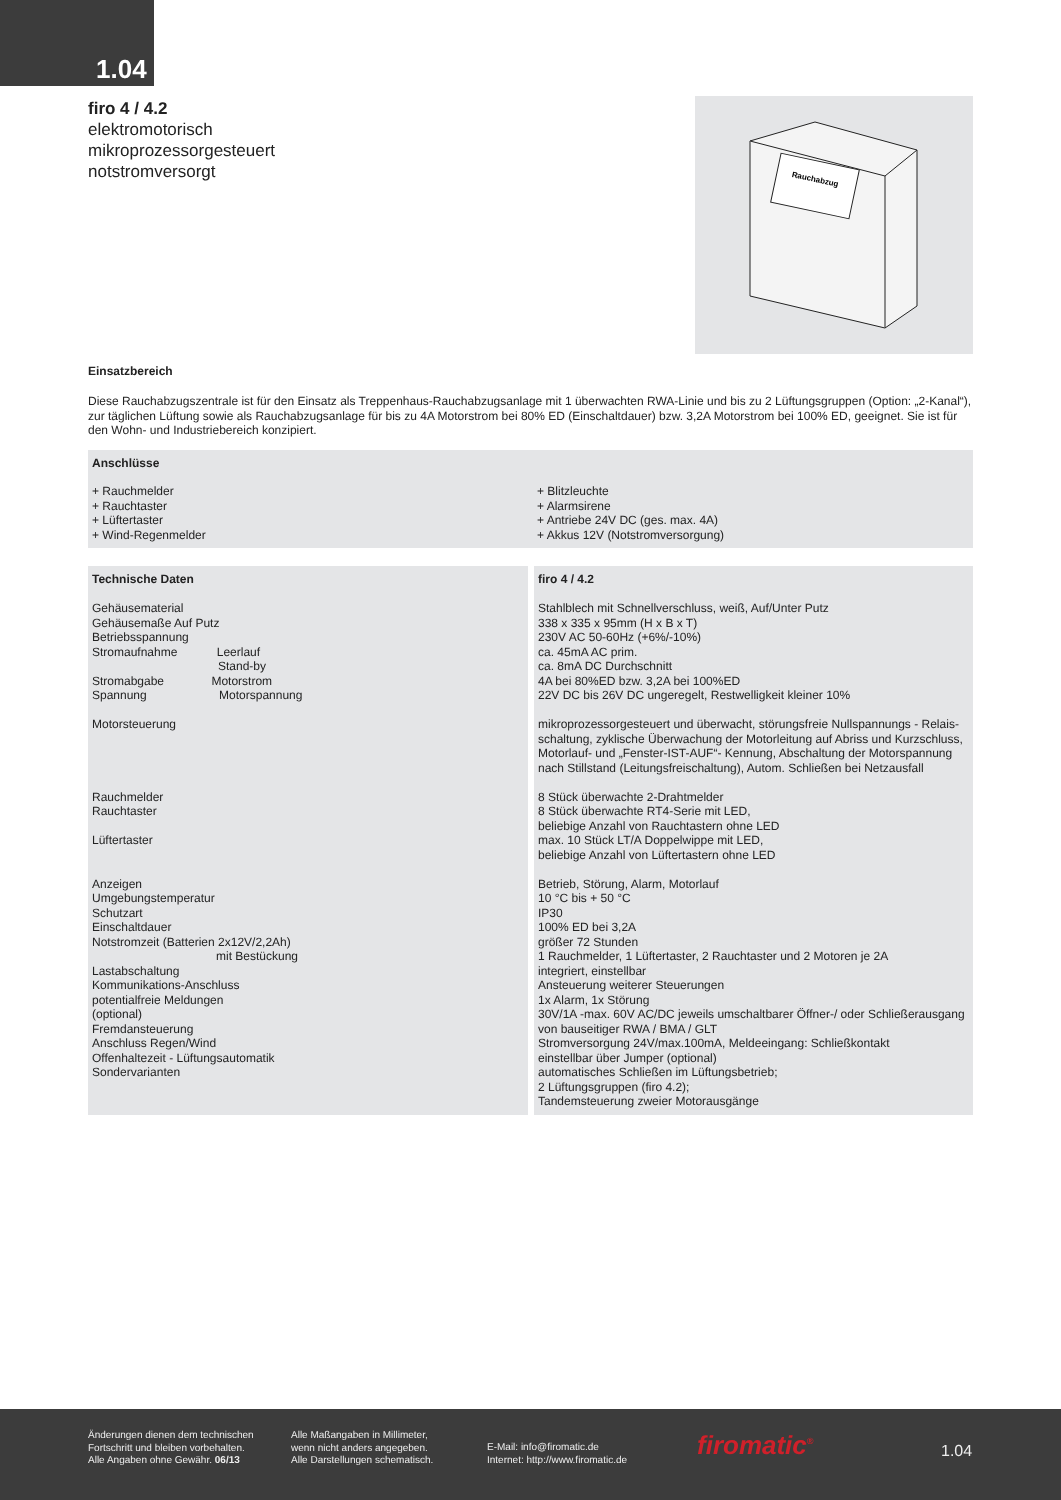1.04
firo 4 / 4.2
elektromotorisch
mikroprozessorgesteuert
notstromversorgt
Rauchabzug
Einsatzbereich
Diese Rauchabzugszentrale ist für den Einsatz als Treppenhaus-Rauchabzugsanlage mit 1 überwachten RWA-Linie und bis zu 2 Lüftungsgruppen (Option: „2-Kanal“), zur täglichen Lüftung sowie als Rauchabzugsanlage für bis zu 4A Motorstrom bei 80% ED (Einschaltdauer) bzw. 3,2A Motorstrom bei 100% ED, geeignet. Sie ist für den Wohn- und Industriebereich konzipiert.
Anschlüsse
| + Rauchmelder + Rauchtaster + Lüftertaster + Wind-Regenmelder | + Blitzleuchte + Alarmsirene + Antriebe 24V DC (ges. max. 4A) + Akkus 12V (Notstromversorgung) |
| Technische Daten Gehäusematerial Gehäusemaße Auf Putz Betriebsspannung Stromaufnahme Leerlauf Stand-by Stromabgabe Motorstrom Spannung Motorspannung Motorsteuerung Rauchmelder Rauchtaster Lüftertaster Anzeigen Umgebungstemperatur Schutzart Einschaltdauer Notstromzeit (Batterien 2x12V/2,2Ah) mit Bestückung Lastabschaltung Kommunikations-Anschluss potentialfreie Meldungen (optional) Fremdansteuerung Anschluss Regen/Wind Offenhaltezeit - Lüftungsautomatik Sondervarianten | firo 4 / 4.2 Stahlblech mit Schnellverschluss, weiß, Auf/Unter Putz 338 x 335 x 95mm (H x B x T) 230V AC 50-60Hz (+6%/-10%) ca. 45mA AC prim. ca. 8mA DC Durchschnitt 4A bei 80%ED bzw. 3,2A bei 100%ED 22V DC bis 26V DC ungeregelt, Restwelligkeit kleiner 10% mikroprozessorgesteuert und überwacht, störungsfreie Nullspannungs - Relais-schaltung, zyklische Überwachung der Motorleitung auf Abriss und Kurzschluss, Motorlauf- und „Fenster-IST-AUF“- Kennung, Abschaltung der Motorspannung nach Stillstand (Leitungsfreischaltung), Autom. Schließen bei Netzausfall 8 Stück überwachte 2-Drahtmelder 8 Stück überwachte RT4-Serie mit LED, beliebige Anzahl von Rauchtastern ohne LED max. 10 Stück LT/A Doppelwippe mit LED, beliebige Anzahl von Lüftertastern ohne LED Betrieb, Störung, Alarm, Motorlauf 10 °C bis + 50 °C IP30 100% ED bei 3,2A größer 72 Stunden 1 Rauchmelder, 1 Lüftertaster, 2 Rauchtaster und 2 Motoren je 2A integriert, einstellbar Ansteuerung weiterer Steuerungen 1x Alarm, 1x Störung 30V/1A -max. 60V AC/DC jeweils umschaltbarer Öffner-/ oder Schließerausgang von bauseitiger RWA / BMA / GLT Stromversorgung 24V/max.100mA, Meldeeingang: Schließkontakt einstellbar über Jumper (optional) automatisches Schließen im Lüftungsbetrieb; 2 Lüftungsgruppen (firo 4.2); Tandemsteuerung zweier Motorausgänge |
Änderungen dienen dem technischen
Fortschritt und bleiben vorbehalten.
Alle Angaben ohne Gewähr. 06/13
Alle Maßangaben in Millimeter,
wenn nicht anders angegeben.
Alle Darstellungen schematisch.
E-Mail: info@firomatic.de
Internet: http://www.firomatic.de
firomatic<sup>®</sup> 1.04